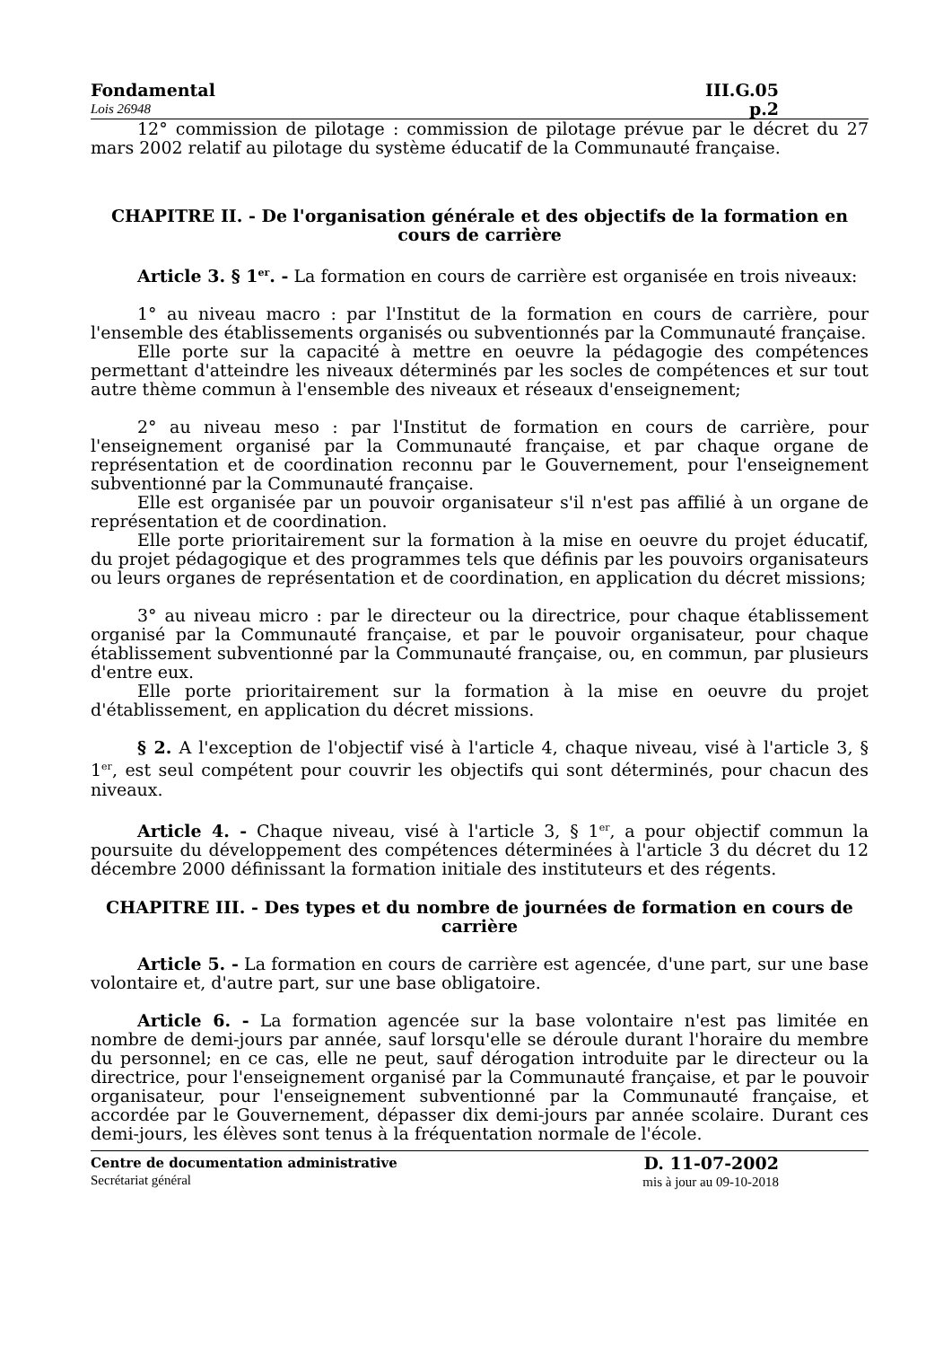Fondamental III.G.05
Lois 26948 p.2
12° commission de pilotage : commission de pilotage prévue par le décret du 27 mars 2002 relatif au pilotage du système éducatif de la Communauté française.
CHAPITRE II. - De l'organisation générale et des objectifs de la formation en cours de carrière
Article 3. § 1<sup>er</sup>. - La formation en cours de carrière est organisée en trois niveaux:
1° au niveau macro : par l'Institut de la formation en cours de carrière, pour l'ensemble des établissements organisés ou subventionnés par la Communauté française.
Elle porte sur la capacité à mettre en oeuvre la pédagogie des compétences permettant d'atteindre les niveaux déterminés par les socles de compétences et sur tout autre thème commun à l'ensemble des niveaux et réseaux d'enseignement;
2° au niveau meso : par l'Institut de formation en cours de carrière, pour l'enseignement organisé par la Communauté française, et par chaque organe de représentation et de coordination reconnu par le Gouvernement, pour l'enseignement subventionné par la Communauté française.
Elle est organisée par un pouvoir organisateur s'il n'est pas affilié à un organe de représentation et de coordination.
Elle porte prioritairement sur la formation à la mise en oeuvre du projet éducatif, du projet pédagogique et des programmes tels que définis par les pouvoirs organisateurs ou leurs organes de représentation et de coordination, en application du décret missions;
3° au niveau micro : par le directeur ou la directrice, pour chaque établissement organisé par la Communauté française, et par le pouvoir organisateur, pour chaque établissement subventionné par la Communauté française, ou, en commun, par plusieurs d'entre eux.
Elle porte prioritairement sur la formation à la mise en oeuvre du projet d'établissement, en application du décret missions.
§ 2. A l'exception de l'objectif visé à l'article 4, chaque niveau, visé à l'article 3, § 1<sup>er</sup>, est seul compétent pour couvrir les objectifs qui sont déterminés, pour chacun des niveaux.
Article 4. - Chaque niveau, visé à l'article 3, § 1<sup>er</sup>, a pour objectif commun la poursuite du développement des compétences déterminées à l'article 3 du décret du 12 décembre 2000 définissant la formation initiale des instituteurs et des régents.
CHAPITRE III. - Des types et du nombre de journées de formation en cours de carrière
Article 5. - La formation en cours de carrière est agencée, d'une part, sur une base volontaire et, d'autre part, sur une base obligatoire.
Article 6. - La formation agencée sur la base volontaire n'est pas limitée en nombre de demi-jours par année, sauf lorsqu'elle se déroule durant l'horaire du membre du personnel; en ce cas, elle ne peut, sauf dérogation introduite par le directeur ou la directrice, pour l'enseignement organisé par la Communauté française, et par le pouvoir organisateur, pour l'enseignement subventionné par la Communauté française, et accordée par le Gouvernement, dépasser dix demi-jours par année scolaire. Durant ces demi-jours, les élèves sont tenus à la fréquentation normale de l'école.
Centre de documentation administrative
Secrétariat général
D. 11-07-2002
mis à jour au 09-10-2018